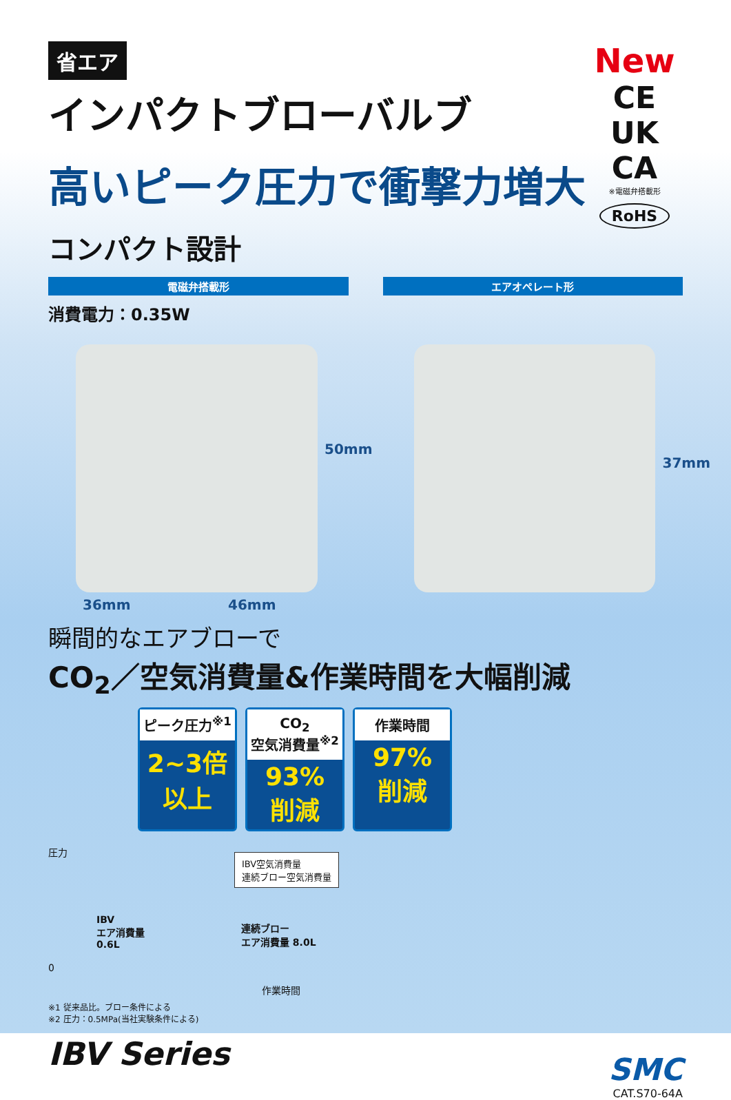New
CE UK CA
※電磁弁搭載形
RoHS
省エア
インパクトブローバルブ
高いピーク圧力で衝撃力増大
コンパクト設計
電磁弁搭載形 エアオペレート形
消費電力：0.35W
50mm
36mm 46mm
37mm
瞬間的なエアブローで
CO<sub>2</sub>／空気消費量&作業時間を大幅削減
ピーク圧力<sup>※1</sup>
2~3倍
以上
CO<sub>2</sub>
空気消費量<sup>※2</sup>
93%
削減
作業時間
97%
削減
圧力
IBV空気消費量
連続ブロー空気消費量
IBV
エア消費量
0.6L
連続ブロー
エア消費量 8.0L
0
作業時間
※1 従来品比。ブロー条件による
※2 圧力：0.5MPa(当社実験条件による)
IBV Series
SMC
CAT.S70-64A